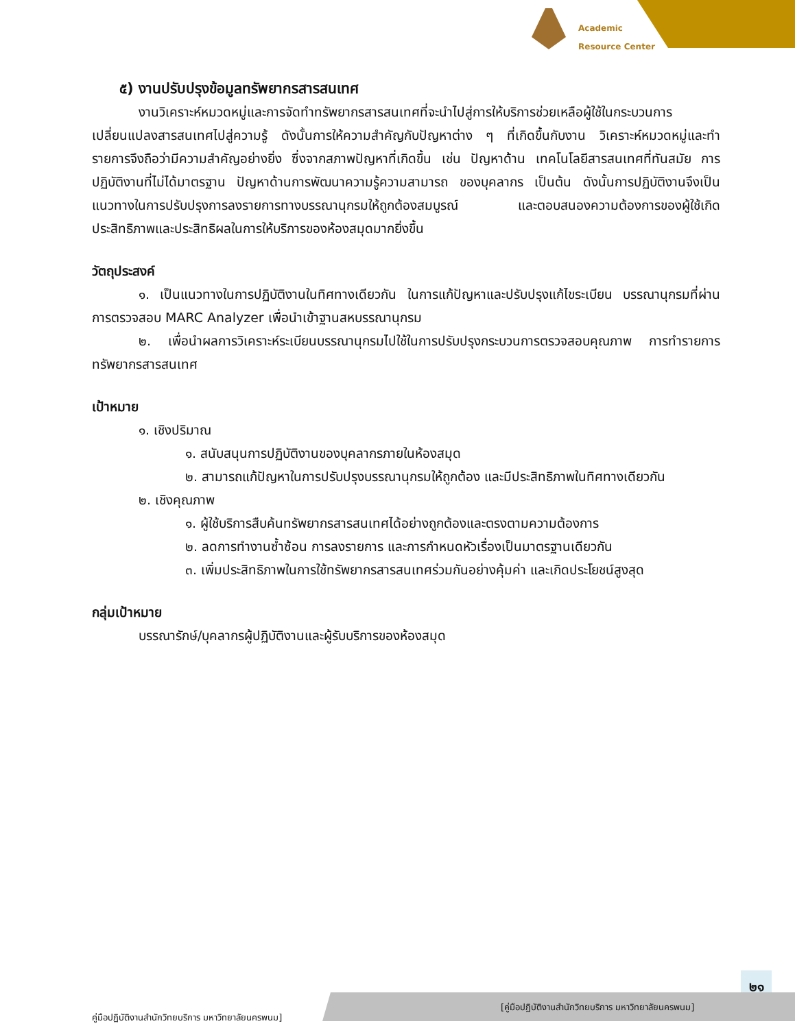Academic
Resource Center
๕) งานปรับปรุงข้อมูลทรัพยากรสารสนเทศ
งานวิเคราะห์หมวดหมู่และการจัดทำทรัพยากรสารสนเทศที่จะนำไปสู่การให้บริการช่วยเหลือผู้ใช้ในกระบวนการเปลี่ยนแปลงสารสนเทศไปสู่ความรู้ ดังนั้นการให้ความสำคัญกับปัญหาต่าง ๆ ที่เกิดขึ้นกับงาน วิเคราะห์หมวดหมู่และทำรายการจึงถือว่ามีความสำคัญอย่างยิ่ง ซึ่งจากสภาพปัญหาที่เกิดขึ้น เช่น ปัญหาด้าน เทคโนโลยีสารสนเทศที่ทันสมัย การปฏิบัติงานที่ไม่ได้มาตรฐาน ปัญหาด้านการพัฒนาความรู้ความสามารถ ของบุคลากร เป็นต้น ดังนั้นการปฏิบัติงานจึงเป็นแนวทางในการปรับปรุงการลงรายการทางบรรณานุกรมให้ถูกต้องสมบูรณ์ และตอบสนองความต้องการของผู้ใช้เกิดประสิทธิภาพและประสิทธิผลในการให้บริการของห้องสมุดมากยิ่งขึ้น
วัตถุประสงค์
๑. เป็นแนวทางในการปฏิบัติงานในทิศทางเดียวกัน ในการแก้ปัญหาและปรับปรุงแก้ไขระเบียน บรรณานุกรมที่ผ่านการตรวจสอบ MARC Analyzer เพื่อนำเข้าฐานสหบรรณานุกรม
๒. เพื่อนำผลการวิเคราะห์ระเบียนบรรณานุกรมไปใช้ในการปรับปรุงกระบวนการตรวจสอบคุณภาพ การทำรายการทรัพยากรสารสนเทศ
เป้าหมาย
๑. เชิงปริมาณ
๑. สนับสนุนการปฏิบัติงานของบุคลากรภายในห้องสมุด
๒. สามารถแก้ปัญหาในการปรับปรุงบรรณานุกรมให้ถูกต้อง และมีประสิทธิภาพในทิศทางเดียวกัน
๒. เชิงคุณภาพ
๑. ผู้ใช้บริการสืบค้นทรัพยากรสารสนเทศได้อย่างถูกต้องและตรงตามความต้องการ
๒. ลดการทำงานซ้ำซ้อน การลงรายการ และการกำหนดหัวเรื่องเป็นมาตรฐานเดียวกัน
๓. เพิ่มประสิทธิภาพในการใช้ทรัพยากรสารสนเทศร่วมกันอย่างคุ้มค่า และเกิดประโยชน์สูงสุด
กลุ่มเป้าหมาย
บรรณารักษ์/บุคลากรผู้ปฏิบัติงานและผู้รับบริการของห้องสมุด
๒๑
คู่มือปฏิบัติงานสำนักวิทยบริการ มหาวิทยาลัยนครพนม]
[คู่มือปฏิบัติงานสำนักวิทยบริการ มหาวิทยาลัยนครพนม]